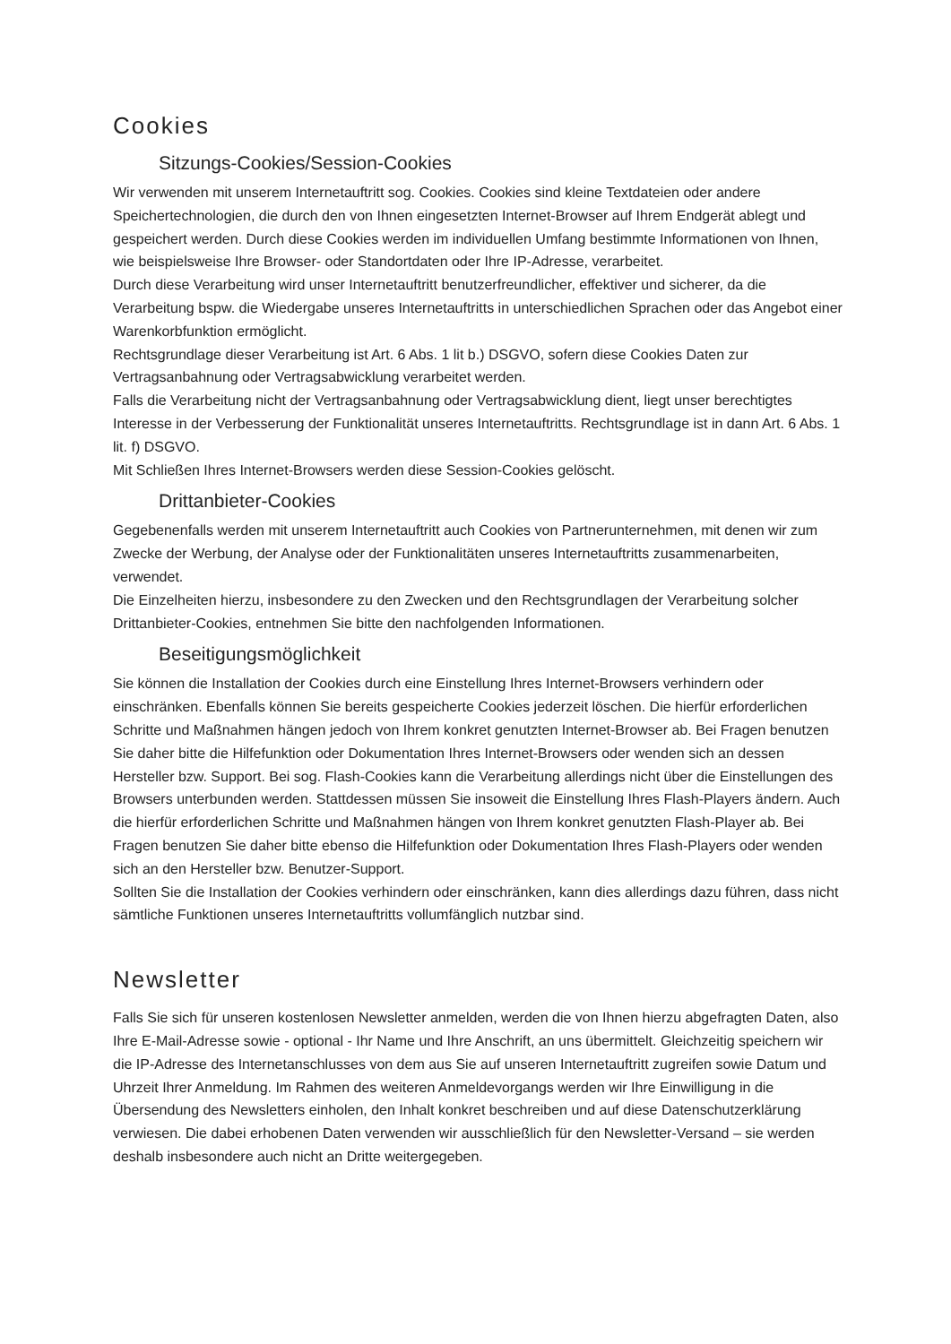Cookies
Sitzungs-Cookies/Session-Cookies
Wir verwenden mit unserem Internetauftritt sog. Cookies. Cookies sind kleine Textdateien oder andere Speichertechnologien, die durch den von Ihnen eingesetzten Internet-Browser auf Ihrem Endgerät ablegt und gespeichert werden. Durch diese Cookies werden im individuellen Umfang bestimmte Informationen von Ihnen, wie beispielsweise Ihre Browser- oder Standortdaten oder Ihre IP-Adresse, verarbeitet.
Durch diese Verarbeitung wird unser Internetauftritt benutzerfreundlicher, effektiver und sicherer, da die Verarbeitung bspw. die Wiedergabe unseres Internetauftritts in unterschiedlichen Sprachen oder das Angebot einer Warenkorbfunktion ermöglicht.
Rechtsgrundlage dieser Verarbeitung ist Art. 6 Abs. 1 lit b.) DSGVO, sofern diese Cookies Daten zur Vertragsanbahnung oder Vertragsabwicklung verarbeitet werden.
Falls die Verarbeitung nicht der Vertragsanbahnung oder Vertragsabwicklung dient, liegt unser berechtigtes Interesse in der Verbesserung der Funktionalität unseres Internetauftritts. Rechtsgrundlage ist in dann Art. 6 Abs. 1 lit. f) DSGVO.
Mit Schließen Ihres Internet-Browsers werden diese Session-Cookies gelöscht.
Drittanbieter-Cookies
Gegebenenfalls werden mit unserem Internetauftritt auch Cookies von Partnerunternehmen, mit denen wir zum Zwecke der Werbung, der Analyse oder der Funktionalitäten unseres Internetauftritts zusammenarbeiten, verwendet.
Die Einzelheiten hierzu, insbesondere zu den Zwecken und den Rechtsgrundlagen der Verarbeitung solcher Drittanbieter-Cookies, entnehmen Sie bitte den nachfolgenden Informationen.
Beseitigungsmöglichkeit
Sie können die Installation der Cookies durch eine Einstellung Ihres Internet-Browsers verhindern oder einschränken. Ebenfalls können Sie bereits gespeicherte Cookies jederzeit löschen. Die hierfür erforderlichen Schritte und Maßnahmen hängen jedoch von Ihrem konkret genutzten Internet-Browser ab. Bei Fragen benutzen Sie daher bitte die Hilfefunktion oder Dokumentation Ihres Internet-Browsers oder wenden sich an dessen Hersteller bzw. Support. Bei sog. Flash-Cookies kann die Verarbeitung allerdings nicht über die Einstellungen des Browsers unterbunden werden. Stattdessen müssen Sie insoweit die Einstellung Ihres Flash-Players ändern. Auch die hierfür erforderlichen Schritte und Maßnahmen hängen von Ihrem konkret genutzten Flash-Player ab. Bei Fragen benutzen Sie daher bitte ebenso die Hilfefunktion oder Dokumentation Ihres Flash-Players oder wenden sich an den Hersteller bzw. Benutzer-Support.
Sollten Sie die Installation der Cookies verhindern oder einschränken, kann dies allerdings dazu führen, dass nicht sämtliche Funktionen unseres Internetauftritts vollumfänglich nutzbar sind.
Newsletter
Falls Sie sich für unseren kostenlosen Newsletter anmelden, werden die von Ihnen hierzu abgefragten Daten, also Ihre E-Mail-Adresse sowie - optional - Ihr Name und Ihre Anschrift, an uns übermittelt. Gleichzeitig speichern wir die IP-Adresse des Internetanschlusses von dem aus Sie auf unseren Internetauftritt zugreifen sowie Datum und Uhrzeit Ihrer Anmeldung. Im Rahmen des weiteren Anmeldevorgangs werden wir Ihre Einwilligung in die Übersendung des Newsletters einholen, den Inhalt konkret beschreiben und auf diese Datenschutzerklärung verwiesen. Die dabei erhobenen Daten verwenden wir ausschließlich für den Newsletter-Versand – sie werden deshalb insbesondere auch nicht an Dritte weitergegeben.